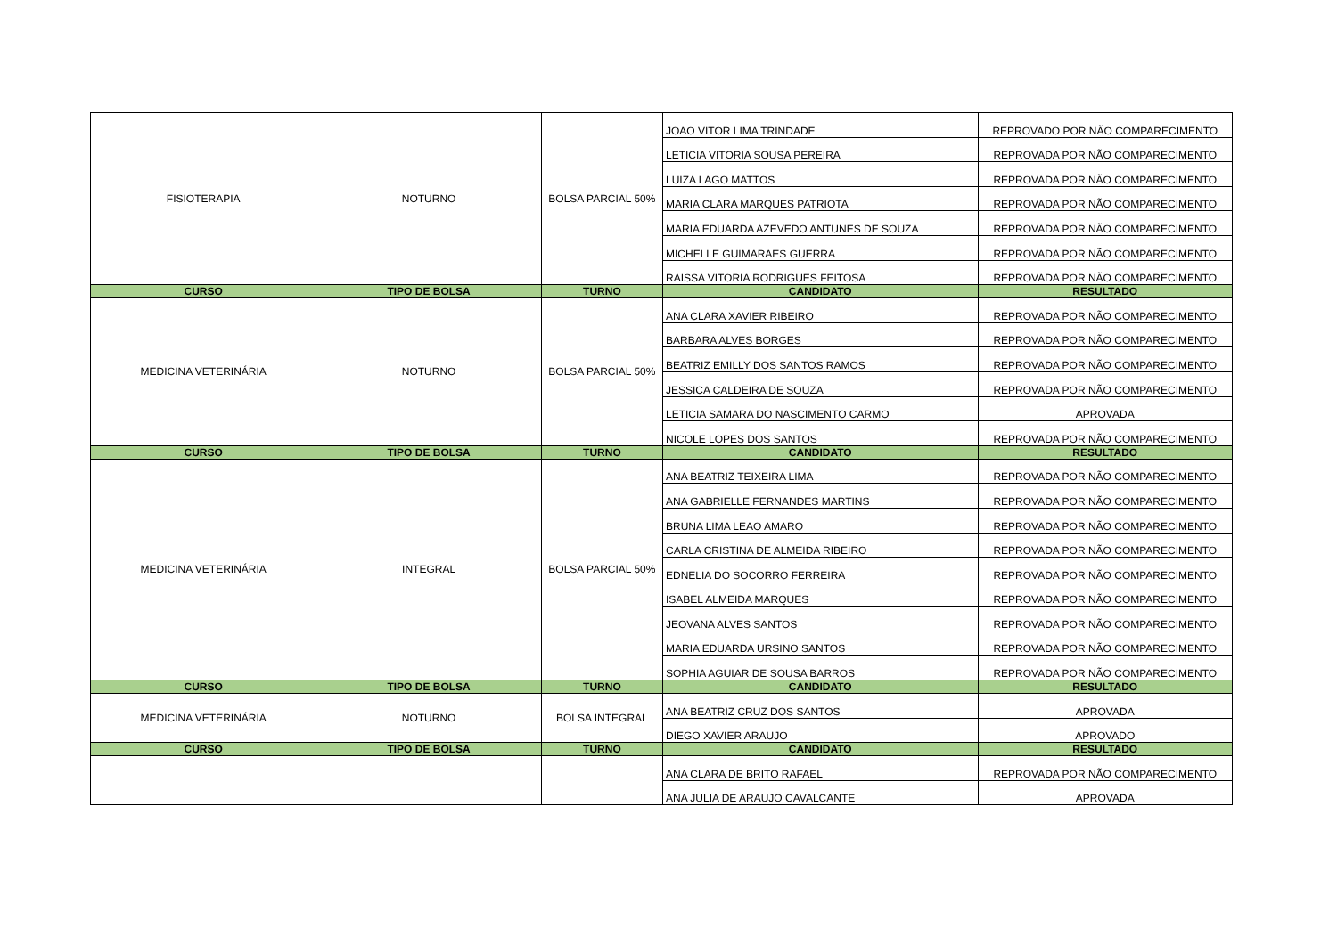| FISIOTERAPIA | NOTURNO | BOLSA PARCIAL 50% | JOAO VITOR LIMA TRINDADE | REPROVADO POR NÃO COMPARECIMENTO |
| | | | LETICIA VITORIA SOUSA PEREIRA | REPROVADA POR NÃO COMPARECIMENTO |
| | | | LUIZA LAGO MATTOS | REPROVADA POR NÃO COMPARECIMENTO |
| | | | MARIA CLARA MARQUES PATRIOTA | REPROVADA POR NÃO COMPARECIMENTO |
| | | | MARIA EDUARDA AZEVEDO ANTUNES DE SOUZA | REPROVADA POR NÃO COMPARECIMENTO |
| | | | MICHELLE GUIMARAES GUERRA | REPROVADA POR NÃO COMPARECIMENTO |
| | | | RAISSA VITORIA RODRIGUES FEITOSA | REPROVADA POR NÃO COMPARECIMENTO |
| CURSO | TIPO DE BOLSA | TURNO | CANDIDATO | RESULTADO |
| MEDICINA VETERINÁRIA | NOTURNO | BOLSA PARCIAL 50% | ANA CLARA XAVIER RIBEIRO | REPROVADA POR NÃO COMPARECIMENTO |
| | | | BARBARA ALVES BORGES | REPROVADA POR NÃO COMPARECIMENTO |
| | | | BEATRIZ EMILLY DOS SANTOS RAMOS | REPROVADA POR NÃO COMPARECIMENTO |
| | | | JESSICA CALDEIRA DE SOUZA | REPROVADA POR NÃO COMPARECIMENTO |
| | | | LETICIA SAMARA DO NASCIMENTO CARMO | APROVADA |
| | | | NICOLE LOPES DOS SANTOS | REPROVADA POR NÃO COMPARECIMENTO |
| CURSO | TIPO DE BOLSA | TURNO | CANDIDATO | RESULTADO |
| MEDICINA VETERINÁRIA | INTEGRAL | BOLSA PARCIAL 50% | ANA BEATRIZ TEIXEIRA LIMA | REPROVADA POR NÃO COMPARECIMENTO |
| | | | ANA GABRIELLE FERNANDES MARTINS | REPROVADA POR NÃO COMPARECIMENTO |
| | | | BRUNA LIMA LEAO AMARO | REPROVADA POR NÃO COMPARECIMENTO |
| | | | CARLA CRISTINA DE ALMEIDA RIBEIRO | REPROVADA POR NÃO COMPARECIMENTO |
| | | | EDNELIA DO SOCORRO FERREIRA | REPROVADA POR NÃO COMPARECIMENTO |
| | | | ISABEL ALMEIDA MARQUES | REPROVADA POR NÃO COMPARECIMENTO |
| | | | JEOVANA ALVES SANTOS | REPROVADA POR NÃO COMPARECIMENTO |
| | | | MARIA EDUARDA URSINO SANTOS | REPROVADA POR NÃO COMPARECIMENTO |
| | | | SOPHIA AGUIAR DE SOUSA BARROS | REPROVADA POR NÃO COMPARECIMENTO |
| CURSO | TIPO DE BOLSA | TURNO | CANDIDATO | RESULTADO |
| MEDICINA VETERINÁRIA | NOTURNO | BOLSA INTEGRAL | ANA BEATRIZ CRUZ DOS SANTOS | APROVADA |
| | | | DIEGO XAVIER ARAUJO | APROVADO |
| CURSO | TIPO DE BOLSA | TURNO | CANDIDATO | RESULTADO |
| | | | ANA CLARA DE BRITO RAFAEL | REPROVADA POR NÃO COMPARECIMENTO |
| | | | ANA JULIA DE ARAUJO CAVALCANTE | APROVADA |